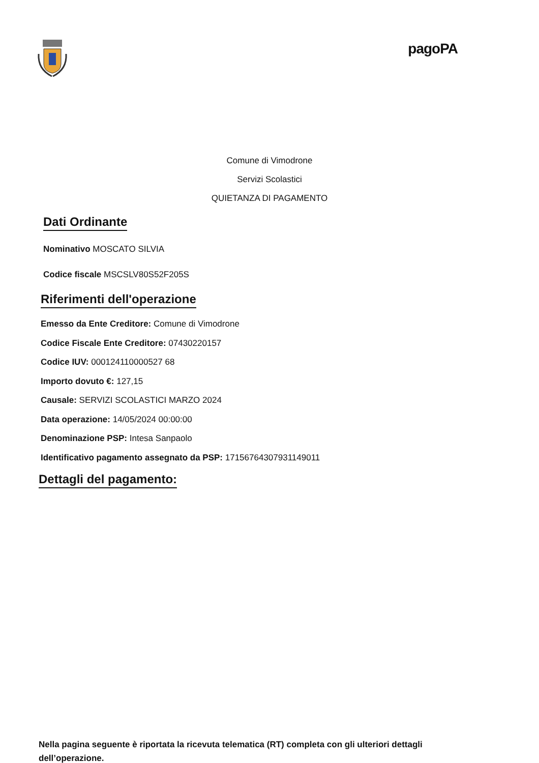pagoPA
Comune di Vimodrone
Servizi Scolastici
QUIETANZA DI PAGAMENTO
Dati Ordinante
Nominativo MOSCATO SILVIA
Codice fiscale MSCSLV80S52F205S
Riferimenti dell'operazione
Emesso da Ente Creditore: Comune di Vimodrone
Codice Fiscale Ente Creditore: 07430220157
Codice IUV: 000124110000527 68
Importo dovuto €: 127,15
Causale: SERVIZI SCOLASTICI MARZO 2024
Data operazione: 14/05/2024 00:00:00
Denominazione PSP: Intesa Sanpaolo
Identificativo pagamento assegnato da PSP: 17156764307931149011
Dettagli del pagamento:
Nella pagina seguente è riportata la ricevuta telematica (RT) completa con gli ulteriori dettagli dell’operazione.